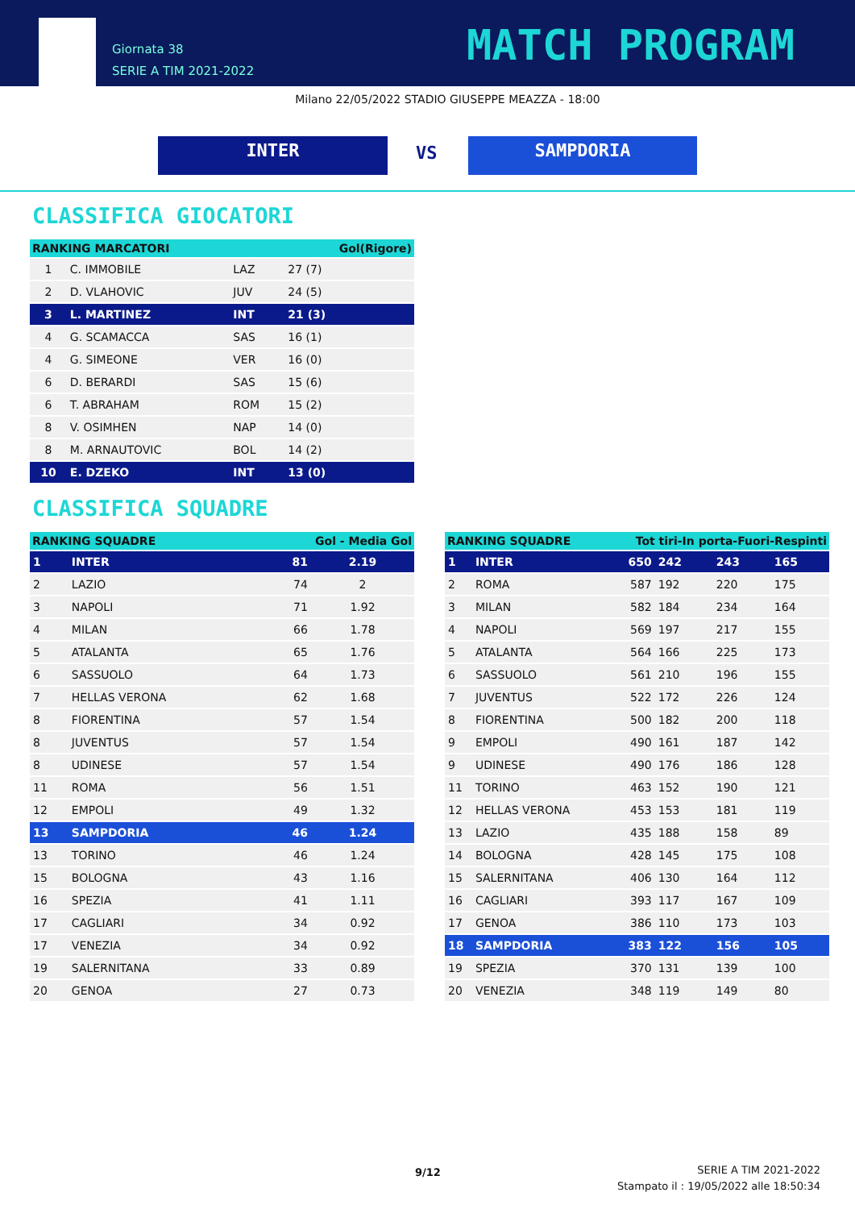Giornata 38
SERIE A TIM 2021-2022
MATCH PROGRAM
Milano 22/05/2022 STADIO GIUSEPPE MEAZZA - 18:00
INTER VS SAMPDORIA
CLASSIFICA GIOCATORI
| RANKING MARCATORI | | | Gol(Rigore) |
| --- | --- | --- | --- |
| 1 | C. IMMOBILE | LAZ | 27 (7) |
| 2 | D. VLAHOVIC | JUV | 24 (5) |
| 3 | L. MARTINEZ | INT | 21 (3) |
| 4 | G. SCAMACCA | SAS | 16 (1) |
| 4 | G. SIMEONE | VER | 16 (0) |
| 6 | D. BERARDI | SAS | 15 (6) |
| 6 | T. ABRAHAM | ROM | 15 (2) |
| 8 | V. OSIMHEN | NAP | 14 (0) |
| 8 | M. ARNAUTOVIC | BOL | 14 (2) |
| 10 | E. DZEKO | INT | 13 (0) |
CLASSIFICA SQUADRE
| RANKING SQUADRE | | Gol - Media Gol | |
| --- | --- | --- | --- |
| 1 | INTER | 81 | 2.19 |
| 2 | LAZIO | 74 | 2 |
| 3 | NAPOLI | 71 | 1.92 |
| 4 | MILAN | 66 | 1.78 |
| 5 | ATALANTA | 65 | 1.76 |
| 6 | SASSUOLO | 64 | 1.73 |
| 7 | HELLAS VERONA | 62 | 1.68 |
| 8 | FIORENTINA | 57 | 1.54 |
| 8 | JUVENTUS | 57 | 1.54 |
| 8 | UDINESE | 57 | 1.54 |
| 11 | ROMA | 56 | 1.51 |
| 12 | EMPOLI | 49 | 1.32 |
| 13 | SAMPDORIA | 46 | 1.24 |
| 13 | TORINO | 46 | 1.24 |
| 15 | BOLOGNA | 43 | 1.16 |
| 16 | SPEZIA | 41 | 1.11 |
| 17 | CAGLIARI | 34 | 0.92 |
| 17 | VENEZIA | 34 | 0.92 |
| 19 | SALERNITANA | 33 | 0.89 |
| 20 | GENOA | 27 | 0.73 |
| RANKING SQUADRE | | Tot tiri-In porta-Fuori-Respinti | | | |
| --- | --- | --- | --- | --- | --- |
| 1 | INTER | 650 | 242 | 243 | 165 |
| 2 | ROMA | 587 | 192 | 220 | 175 |
| 3 | MILAN | 582 | 184 | 234 | 164 |
| 4 | NAPOLI | 569 | 197 | 217 | 155 |
| 5 | ATALANTA | 564 | 166 | 225 | 173 |
| 6 | SASSUOLO | 561 | 210 | 196 | 155 |
| 7 | JUVENTUS | 522 | 172 | 226 | 124 |
| 8 | FIORENTINA | 500 | 182 | 200 | 118 |
| 9 | EMPOLI | 490 | 161 | 187 | 142 |
| 9 | UDINESE | 490 | 176 | 186 | 128 |
| 11 | TORINO | 463 | 152 | 190 | 121 |
| 12 | HELLAS VERONA | 453 | 153 | 181 | 119 |
| 13 | LAZIO | 435 | 188 | 158 | 89 |
| 14 | BOLOGNA | 428 | 145 | 175 | 108 |
| 15 | SALERNITANA | 406 | 130 | 164 | 112 |
| 16 | CAGLIARI | 393 | 117 | 167 | 109 |
| 17 | GENOA | 386 | 110 | 173 | 103 |
| 18 | SAMPDORIA | 383 | 122 | 156 | 105 |
| 19 | SPEZIA | 370 | 131 | 139 | 100 |
| 20 | VENEZIA | 348 | 119 | 149 | 80 |
9/12
SERIE A TIM 2021-2022
Stampato il : 19/05/2022 alle 18:50:34